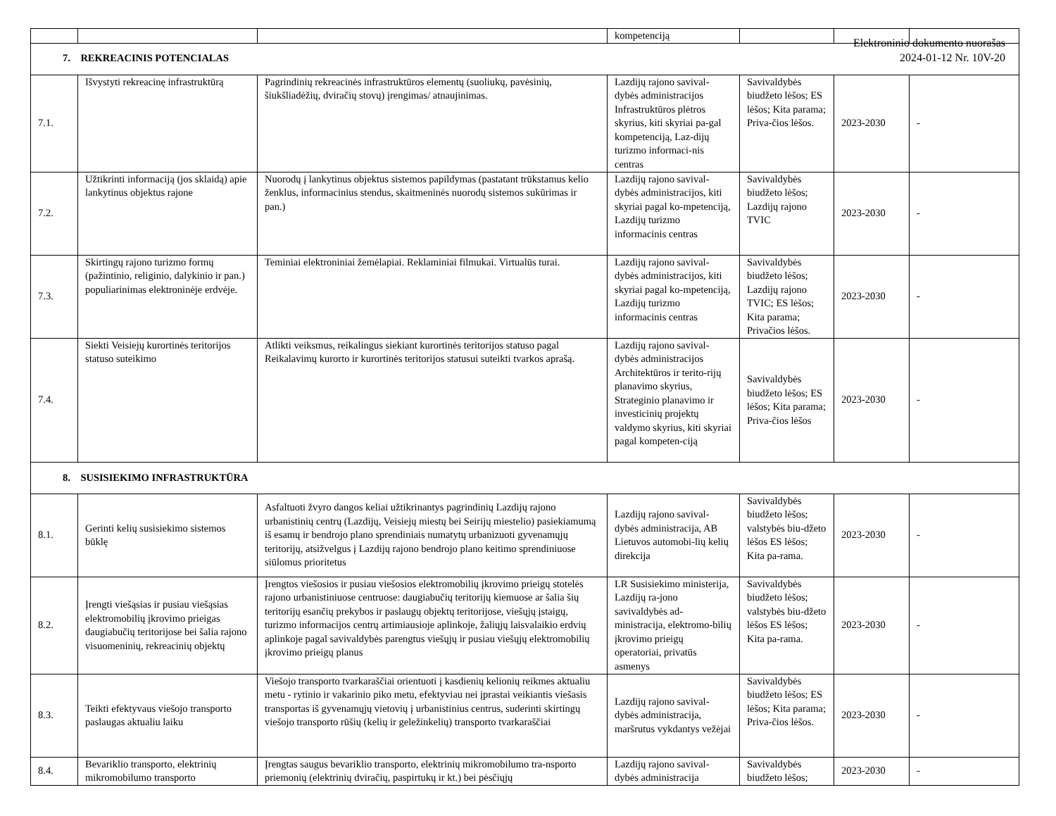Elektroninio dokumento nuorašas
2024-01-12 Nr. 10V-20
| | | | kompetenciją | | | |
| 7. REKREACINIS POTENCIALAS | | | | | | |
| 7.1. | Išvystyti rekreacinę infrastruktūrą | Pagrindinių rekreacinės infrastruktūros elementų (suoliukų, pavėsinių, šiukšliadėžių, dviračių stovų) įrengimas/ atnaujinimas. | Lazdijų rajono savival-dybės administracijos Infrastruktūros plėtros skyrius, kiti skyriai pa-gal kompetenciją, Laz-dijų turizmo informaci-nis centras | Savivaldybės biudžeto lėšos; ES lėšos; Kita parama; Priva-čios lėšos. | 2023-2030 | - |
| 7.2. | Užtikrinti informaciją (jos sklaidą) apie lankytinus objektus rajone | Nuorodų į lankytinus objektus sistemos papildymas (pastatant trūkstamus kelio ženklus, informacinius stendus, skaitmeninės nuorodų sistemos sukūrimas ir pan.) | Lazdijų rajono savival-dybės administracijos, kiti skyriai pagal ko-mpetenciją, Lazdijų turizmo informacinis centras | Savivaldybės biudžeto lėšos; Lazdijų rajono TVIC | 2023-2030 | - |
| 7.3. | Skirtingų rajono turizmo formų (pažintinio, religinio, dalykinio ir pan.) populiarinimas elektroninėje erdvėje. | Teminiai elektroniniai žemėlapiai. Reklaminiai filmukai. Virtualūs turai. | Lazdijų rajono savival-dybės administracijos, kiti skyriai pagal ko-mpetenciją, Lazdijų turizmo informacinis centras | Savivaldybės biudžeto lėšos; Lazdijų rajono TVIC; ES lėšos; Kita parama; Privačios lėšos. | 2023-2030 | - |
| 7.4. | Siekti Veisiejų kurortinės teritorijos statuso suteikimo | Atlikti veiksmus, reikalingus siekiant kurortinės teritorijos statuso pagal Reikalavimų kurorto ir kurortinės teritorijos statusui suteikti tvarkos aprašą. | Lazdijų rajono savival-dybės administracijos Architektūros ir terito-rijų planavimo skyrius, Strateginio planavimo ir investicinių projektų valdymo skyrius, kiti skyriai pagal kompeten-ciją | Savivaldybės biudžeto lėšos; ES lėšos; Kita parama; Priva-čios lėšos | 2023-2030 | - |
| 8. SUSISIEKIMO INFRASTRUKTŪRA | | | | | | |
| 8.1. | Gerinti kelių susisiekimo sistemos būklę | Asfaltuoti žvyro dangos keliai užtikrinantys pagrindinių Lazdijų rajono urbanistinių centrų (Lazdijų, Veisiejų miestų bei Seirijų miestelio) pasiekiamumą iš esamų ir bendrojo plano sprendiniais numatytų urbanizuoti gyvenamųjų teritorijų, atsižvelgus į Lazdijų rajono bendrojo plano keitimo sprendiniuose siūlomus prioritetus | Lazdijų rajono savival-dybės administracija, AB Lietuvos automobi-lių kelių direkcija | Savivaldybės biudžeto lėšos; valstybės biu-džeto lėšos ES lėšos; Kita pa-rama. | 2023-2030 | - |
| 8.2. | Įrengti viešąsias ir pusiau viešąsias elektromobilių įkrovimo prieigas daugiabučių teritorijose bei šalia rajono visuomeninių, rekreacinių objektų | Įrengtos viešosios ir pusiau viešosios elektromobilių įkrovimo prieigų stotelės rajono urbanistiniuose centruose: daugiabučių teritorijų kiemuose ar šalia šių teritorijų esančių prekybos ir paslaugų objektų teritorijose, viešųjų įstaigų, turizmo informacijos centrų artimiausioje aplinkoje, žaliųjų laisvalaikio erdvių aplinkoje pagal savivaldybės parengtus viešųjų ir pusiau viešųjų elektromobilių įkrovimo prieigų planus | LR Susisiekimo ministerija, Lazdijų ra-jono savivaldybės ad-ministracija, elektromo-bilių įkrovimo prieigų operatoriai, privatūs asmenys | Savivaldybės biudžeto lėšos; valstybės biu-džeto lėšos ES lėšos; Kita pa-rama. | 2023-2030 | - |
| 8.3. | Teikti efektyvaus viešojo transporto paslaugas aktualiu laiku | Viešojo transporto tvarkaraščiai orientuoti į kasdienių kelionių reikmes aktualiu metu - rytinio ir vakarinio piko metu, efektyviau nei įprastai veikiantis viešasis transportas iš gyvenamųjų vietovių į urbanistinius centrus, suderinti skirtingų viešojo transporto rūšių (kelių ir geležinkelių) transporto tvarkaraščiai | Lazdijų rajono savival-dybės administracija, maršrutus vykdantys vežėjai | Savivaldybės biudžeto lėšos; ES lėšos; Kita parama; Priva-čios lėšos. | 2023-2030 | - |
| 8.4. | Bevariklio transporto, elektrinių mikromobilumo transporto | Įrengtas saugus bevariklio transporto, elektrinių mikromobilumo tra-nsporto priemonių (elektrinių dviračių, paspirtukų ir kt.) bei pėsčiųjų | Lazdijų rajono savival-dybės administracija | Savivaldybės biudžeto lėšos; | 2023-2030 | - |